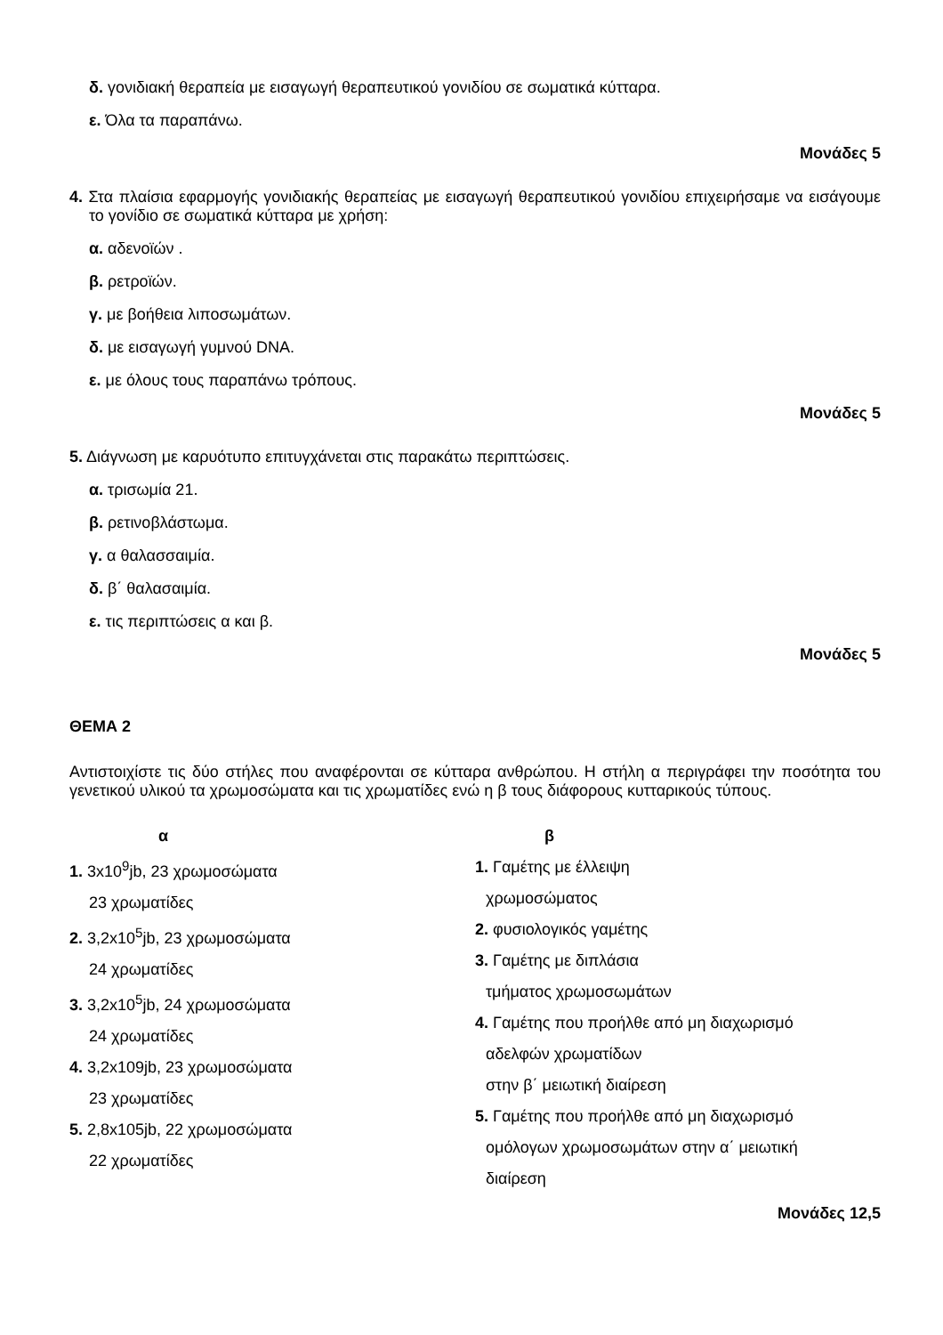δ. γονιδιακή θεραπεία με εισαγωγή θεραπευτικού γονιδίου σε σωματικά κύτταρα.
ε. Όλα τα παραπάνω.
Μονάδες 5
4. Στα πλαίσια εφαρμογής γονιδιακής θεραπείας με εισαγωγή θεραπευτικού γονιδίου επιχειρήσαμε να εισάγουμε το γονίδιο σε σωματικά κύτταρα με χρήση:
α. αδενοϊών .
β. ρετροϊών.
γ. με βοήθεια λιποσωμάτων.
δ. με εισαγωγή γυμνού DNA.
ε. με όλους τους παραπάνω τρόπους.
Μονάδες 5
5. Διάγνωση με καρυότυπο επιτυγχάνεται στις παρακάτω περιπτώσεις.
α. τρισωμία 21.
β. ρετινοβλάστωμα.
γ. α θαλασσαιμία.
δ. β΄ θαλασαιμία.
ε. τις περιπτώσεις α και β.
Μονάδες 5
ΘΕΜΑ 2
Αντιστοιχίστε τις δύο στήλες που αναφέρονται σε κύτταρα ανθρώπου. Η στήλη α περιγράφει την ποσότητα του γενετικού υλικού τα χρωμοσώματα και τις χρωματίδες ενώ η β τους διάφορους κυτταρικούς τύπους.
α
1. 3x10<sup>9</sup>jb, 23 χρωμοσώματα
23 χρωματίδες
2. 3,2x10<sup>5</sup>jb, 23 χρωμοσώματα
24 χρωματίδες
3. 3,2x10<sup>5</sup>jb, 24 χρωμοσώματα
24 χρωματίδες
4. 3,2x109jb, 23 χρωμοσώματα
23 χρωματίδες
5. 2,8x105jb, 22 χρωμοσώματα
22 χρωματίδες
β
1. Γαμέτης με έλλειψη
χρωμοσώματος
2. φυσιολογικός γαμέτης
3. Γαμέτης με διπλάσια
τμήματος χρωμοσωμάτων
4. Γαμέτης που προήλθε από μη διαχωρισμό
αδελφών χρωματίδων
στην β΄ μειωτική διαίρεση
5. Γαμέτης που προήλθε από μη διαχωρισμό
ομόλογων χρωμοσωμάτων στην α΄ μειωτική
διαίρεση
Μονάδες 12,5